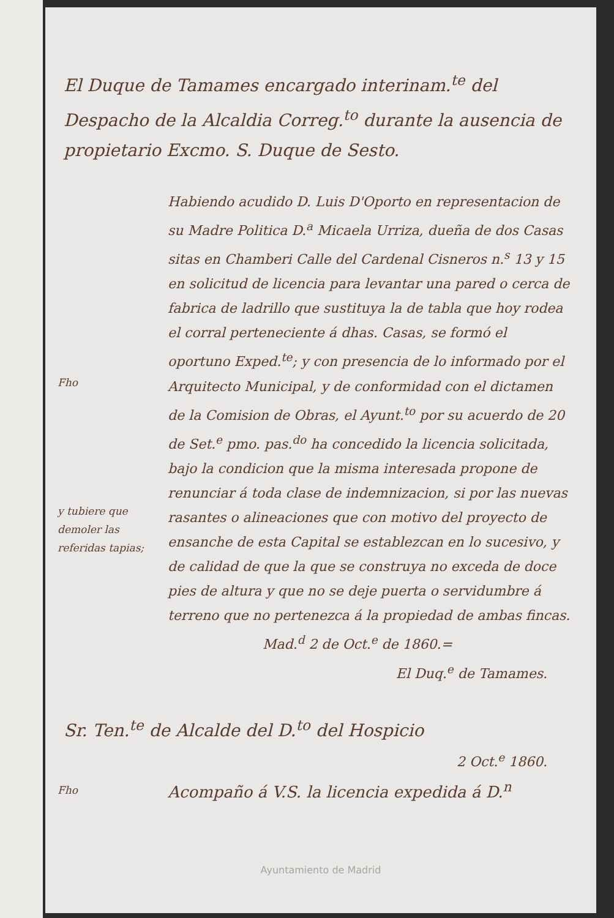El Duque de Tamames encargado interinam.<sup>te</sup> del Despacho de la Alcaldia Correg.<sup>to</sup> durante la ausencia de propietario Excmo. S. Duque de Sesto.
Fho
y tubiere que demoler las referidas tapias;
Habiendo acudido D. Luis D'Oporto en representacion de su Madre Politica D.<sup>a</sup> Micaela Urriza, dueña de dos Casas sitas en Chamberi Calle del Cardenal Cisneros n.<sup>s</sup> 13 y 15 en solicitud de licencia para levantar una pared o cerca de fabrica de ladrillo que sustituya la de tabla que hoy rodea el corral perteneciente á dhas. Casas, se formó el oportuno Exped.<sup>te</sup>; y con presencia de lo informado por el Arquitecto Municipal, y de conformidad con el dictamen de la Comision de Obras, el Ayunt.<sup>to</sup> por su acuerdo de 20 de Set.<sup>e</sup> pmo. pas.<sup>do</sup> ha concedido la licencia solicitada, bajo la condicion que la misma interesada propone de renunciar á toda clase de indemnizacion, si por las nuevas rasantes o alineaciones que con motivo del proyecto de ensanche de esta Capital se establezcan en lo sucesivo, y de calidad de que la que se construya no exceda de doce pies de altura y que no se deje puerta o servidumbre á terreno que no pertenezca á la propiedad de ambas fincas.
Mad.<sup>d</sup> 2 de Oct.<sup>e</sup> de 1860.=
El Duq.<sup>e</sup> de Tamames.
Sr. Ten.<sup>te</sup> de Alcalde del D.<sup>to</sup> del Hospicio
2 Oct.<sup>e</sup> 1860.
Fho
Acompaño á V.S. la licencia expedida á D.<sup>n</sup>
Ayuntamiento de Madrid